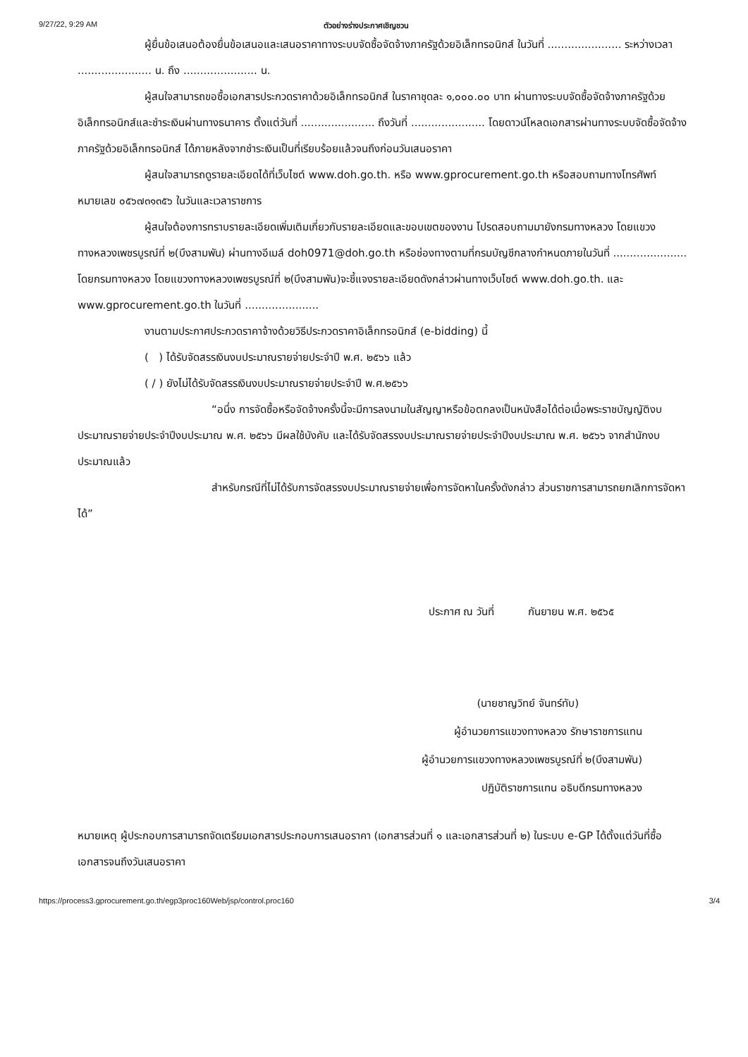9/27/22, 9:29 AM ตัวอย่างร่างประกาศเชิญชวน
ผู้ยื่นข้อเสนอต้องยื่นข้อเสนอและเสนอราคาทางระบบจัดซื้อจัดจ้างภาครัฐด้วยอิเล็กทรอนิกส์ ในวันที่ ...................... ระหว่างเวลา ...................... น. ถึง ...................... น.
ผู้สนใจสามารถขอซื้อเอกสารประกวดราคาด้วยอิเล็กทรอนิกส์ ในราคาชุดละ ๑,๐๐๐.๐๐ บาท ผ่านทางระบบจัดซื้อจัดจ้างภาครัฐด้วยอิเล็กทรอนิกส์และชำระเงินผ่านทางธนาคาร ตั้งแต่วันที่ ...................... ถึงวันที่ ...................... โดยดาวน์โหลดเอกสารผ่านทางระบบจัดซื้อจัดจ้างภาครัฐด้วยอิเล็กทรอนิกส์ ได้ภายหลังจากชำระเงินเป็นที่เรียบร้อยแล้วจนถึงก่อนวันเสนอราคา
ผู้สนใจสามารถดูรายละเอียดได้ที่เว็บไซต์ www.doh.go.th. หรือ www.gprocurement.go.th หรือสอบถามทางโทรศัพท์หมายเลข ๐๕๖๗๓๑๓๕๖ ในวันและเวลาราชการ
ผู้สนใจต้องการทราบรายละเอียดเพิ่มเติมเกี่ยวกับรายละเอียดและขอบเขตของงาน โปรดสอบถามมายังกรมทางหลวง โดยแขวงทางหลวงเพชรบูรณ์ที่ ๒(บึงสามพัน) ผ่านทางอีเมล์ doh0971@doh.go.th หรือช่องทางตามที่กรมบัญชีกลางกำหนดภายในวันที่ ...................... โดยกรมทางหลวง โดยแขวงทางหลวงเพชรบูรณ์ที่ ๒(บึงสามพัน)จะชี้แจงรายละเอียดดังกล่าวผ่านทางเว็บไซต์ www.doh.go.th. และ www.gprocurement.go.th ในวันที่ ......................
งานตามประกาศประกวดราคาจ้างด้วยวิธีประกวดราคาอิเล็กทรอนิกส์ (e-bidding) นี้
( ) ได้รับจัดสรรเงินงบประมาณรายจ่ายประจำปี พ.ศ. ๒๕๖๖ แล้ว
( / ) ยังไม่ได้รับจัดสรรเงินงบประมาณรายจ่ายประจำปี พ.ศ.๒๕๖๖
“อนึ่ง การจัดซื้อหรือจัดจ้างครั้งนี้จะมีการลงนามในสัญญาหรือข้อตกลงเป็นหนังสือได้ต่อเมื่อพระราชบัญญัติงบประมาณรายจ่ายประจำปีงบประมาณ พ.ศ. ๒๕๖๖ มีผลใช้บังคับ และได้รับจัดสรรงบประมาณรายจ่ายประจำปีงบประมาณ พ.ศ. ๒๕๖๖ จากสำนักงบประมาณแล้ว
สำหรับกรณีที่ไม่ได้รับการจัดสรรงบประมาณรายจ่ายเพื่อการจัดหาในครั้งดังกล่าว ส่วนราชการสามารถยกเลิกการจัดหาได้”
ประกาศ ณ วันที่ กันยายน พ.ศ. ๒๕๖๕
(นายชาญวิทย์ จันทร์ทับ)
ผู้อำนวยการแขวงทางหลวง รักษาราชการแทน
ผู้อำนวยการแขวงทางหลวงเพชรบูรณ์ที่ ๒(บึงสามพัน)
ปฏิบัติราชการแทน อธิบดีกรมทางหลวง
หมายเหตุ ผู้ประกอบการสามารถจัดเตรียมเอกสารประกอบการเสนอราคา (เอกสารส่วนที่ ๑ และเอกสารส่วนที่ ๒) ในระบบ e-GP ได้ตั้งแต่วันที่ซื้อเอกสารจนถึงวันเสนอราคา
https://process3.gprocurement.go.th/egp3proc160Web/jsp/control.proc160 3/4